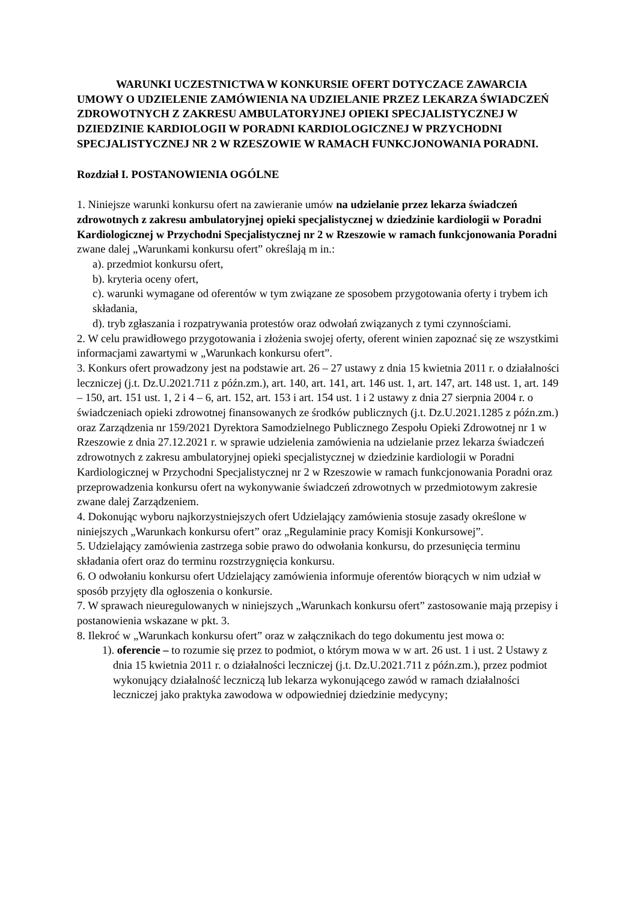WARUNKI UCZESTNICTWA W KONKURSIE OFERT DOTYCZACE ZAWARCIA UMOWY O UDZIELENIE ZAMÓWIENIA NA UDZIELANIE PRZEZ LEKARZA ŚWIADCZEŃ ZDROWOTNYCH Z ZAKRESU AMBULATORYJNEJ OPIEKI SPECJALISTYCZNEJ W DZIEDZINIE KARDIOLOGII W PORADNI KARDIOLOGICZNEJ W PRZYCHODNI SPECJALISTYCZNEJ NR 2 W RZESZOWIE W RAMACH FUNKCJONOWANIA PORADNI.
Rozdział I. POSTANOWIENIA OGÓLNE
1. Niniejsze warunki konkursu ofert na zawieranie umów na udzielanie przez lekarza świadczeń zdrowotnych z zakresu ambulatoryjnej opieki specjalistycznej w dziedzinie kardiologii w Poradni Kardiologicznej w Przychodni Specjalistycznej nr 2 w Rzeszowie w ramach funkcjonowania Poradni zwane dalej „Warunkami konkursu ofert” określają m in.:
a). przedmiot konkursu ofert,
b). kryteria oceny ofert,
c). warunki wymagane od oferentów w tym związane ze sposobem przygotowania oferty i trybem ich składania,
d). tryb zgłaszania i rozpatrywania protestów oraz odwołań związanych z tymi czynnościami.
2. W celu prawidłowego przygotowania i złożenia swojej oferty, oferent winien zapoznać się ze wszystkimi informacjami zawartymi w „Warunkach konkursu ofert”.
3. Konkurs ofert prowadzony jest na podstawie art. 26 – 27 ustawy z dnia 15 kwietnia 2011 r. o działalności leczniczej (j.t. Dz.U.2021.711 z późn.zm.), art. 140, art. 141, art. 146 ust. 1, art. 147, art. 148 ust. 1, art. 149 – 150, art. 151 ust. 1, 2 i 4 – 6, art. 152, art. 153 i art. 154 ust. 1 i 2 ustawy z dnia 27 sierpnia 2004 r. o świadczeniach opieki zdrowotnej finansowanych ze środków publicznych (j.t. Dz.U.2021.1285 z późn.zm.) oraz Zarządzenia nr 159/2021 Dyrektora Samodzielnego Publicznego Zespołu Opieki Zdrowotnej nr 1 w Rzeszowie z dnia 27.12.2021 r. w sprawie udzielenia zamówienia na udzielanie przez lekarza świadczeń zdrowotnych z zakresu ambulatoryjnej opieki specjalistycznej w dziedzinie kardiologii w Poradni Kardiologicznej w Przychodni Specjalistycznej nr 2 w Rzeszowie w ramach funkcjonowania Poradni oraz przeprowadzenia konkursu ofert na wykonywanie świadczeń zdrowotnych w przedmiotowym zakresie zwane dalej Zarządzeniem.
4. Dokonując wyboru najkorzystniejszych ofert Udzielający zamówienia stosuje zasady określone w niniejszych „Warunkach konkursu ofert” oraz „Regulaminie pracy Komisji Konkursowej”.
5. Udzielający zamówienia zastrzega sobie prawo do odwołania konkursu, do przesunięcia terminu składania ofert oraz do terminu rozstrzygnięcia konkursu.
6. O odwołaniu konkursu ofert Udzielający zamówienia informuje oferentów biorących w nim udział w sposób przyjęty dla ogłoszenia o konkursie.
7. W sprawach nieuregulowanych w niniejszych „Warunkach konkursu ofert” zastosowanie mają przepisy i postanowienia wskazane w pkt. 3.
8. Ilekroć w „Warunkach konkursu ofert” oraz w załącznikach do tego dokumentu jest mowa o:
1). oferencie – to rozumie się przez to podmiot, o którym mowa w w art. 26 ust. 1 i ust. 2 Ustawy z dnia 15 kwietnia 2011 r. o działalności leczniczej (j.t. Dz.U.2021.711 z późn.zm.), przez podmiot wykonujący działalność leczniczą lub lekarza wykonującego zawód w ramach działalności leczniczej jako praktyka zawodowa w odpowiedniej dziedzinie medycyny;